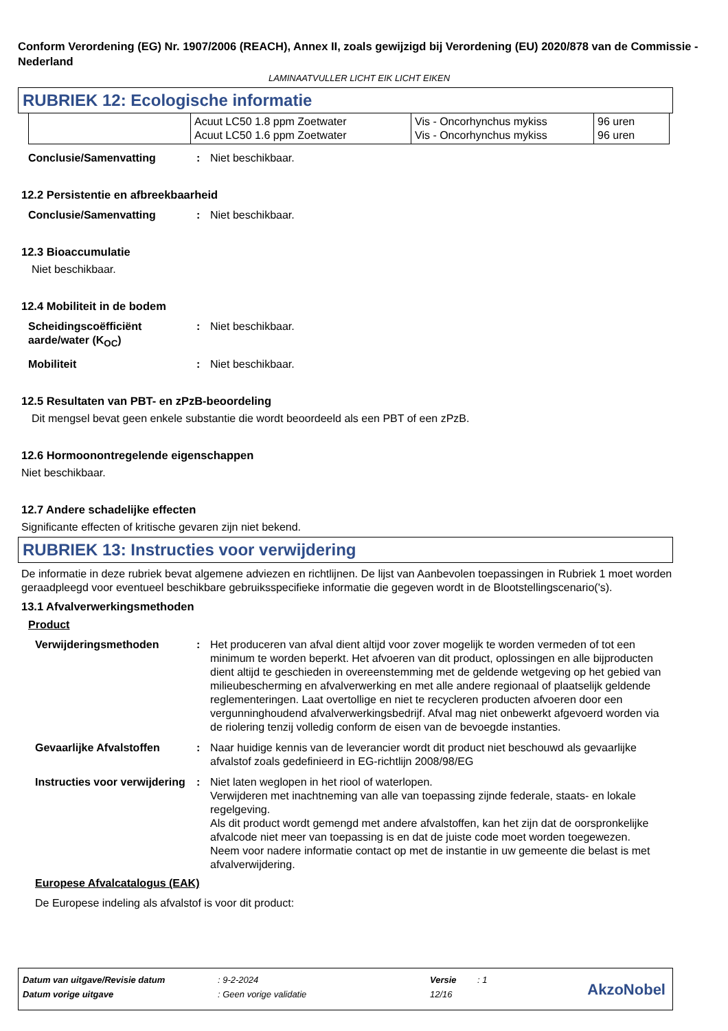Conform Verordening (EG) Nr. 1907/2006 (REACH), Annex II, zoals gewijzigd bij Verordening (EU) 2020/878 van de Commissie - Nederland
LAMINAATVULLER LICHT EIK LICHT EIKEN
RUBRIEK 12: Ecologische informatie
| | Acuut LC50 1.8 ppm Zoetwater Acuut LC50 1.6 ppm Zoetwater | Vis - Oncorhynchus mykiss Vis - Oncorhynchus mykiss | 96 uren 96 uren |
Conclusie/Samenvatting : Niet beschikbaar.
12.2 Persistentie en afbreekbaarheid
Conclusie/Samenvatting : Niet beschikbaar.
12.3 Bioaccumulatie
Niet beschikbaar.
12.4 Mobiliteit in de bodem
Scheidingscoëfficiënt aarde/water (K<sub>OC</sub>)
: Niet beschikbaar.
Mobiliteit : Niet beschikbaar.
12.5 Resultaten van PBT- en zPzB-beoordeling
Dit mengsel bevat geen enkele substantie die wordt beoordeeld als een PBT of een zPzB.
12.6 Hormoonontregelende eigenschappen
Niet beschikbaar.
12.7 Andere schadelijke effecten
Significante effecten of kritische gevaren zijn niet bekend.
RUBRIEK 13: Instructies voor verwijdering
De informatie in deze rubriek bevat algemene adviezen en richtlijnen. De lijst van Aanbevolen toepassingen in Rubriek 1 moet worden geraadpleegd voor eventueel beschikbare gebruiksspecifieke informatie die gegeven wordt in de Blootstellingscenario('s).
13.1 Afvalverwerkingsmethoden
Product
Verwijderingsmethoden : Het produceren van afval dient altijd voor zover mogelijk te worden vermeden of tot een minimum te worden beperkt. Het afvoeren van dit product, oplossingen en alle bijproducten dient altijd te geschieden in overeenstemming met de geldende wetgeving op het gebied van milieubescherming en afvalverwerking en met alle andere regionaal of plaatselijk geldende reglementeringen. Laat overtollige en niet te recycleren producten afvoeren door een vergunninghoudend afvalverwerkingsbedrijf. Afval mag niet onbewerkt afgevoerd worden via de riolering tenzij volledig conform de eisen van de bevoegde instanties.
Gevaarlijke Afvalstoffen : Naar huidige kennis van de leverancier wordt dit product niet beschouwd als gevaarlijke afvalstof zoals gedefinieerd in EG-richtlijn 2008/98/EG
Instructies voor verwijdering
: Niet laten weglopen in het riool of waterlopen.
Verwijderen met inachtneming van alle van toepassing zijnde federale, staats- en lokale regelgeving.
Als dit product wordt gemengd met andere afvalstoffen, kan het zijn dat de oorspronkelijke afvalcode niet meer van toepassing is en dat de juiste code moet worden toegewezen.
Neem voor nadere informatie contact op met de instantie in uw gemeente die belast is met afvalverwijdering.
Europese Afvalcatalogus (EAK)
De Europese indeling als afvalstof is voor dit product:
| Datum van uitgave/Revisie datum | : 9-2-2024 | Versie | : 1 |
| Datum vorige uitgave | : Geen vorige validatie | 12/16 | |
AkzoNobel